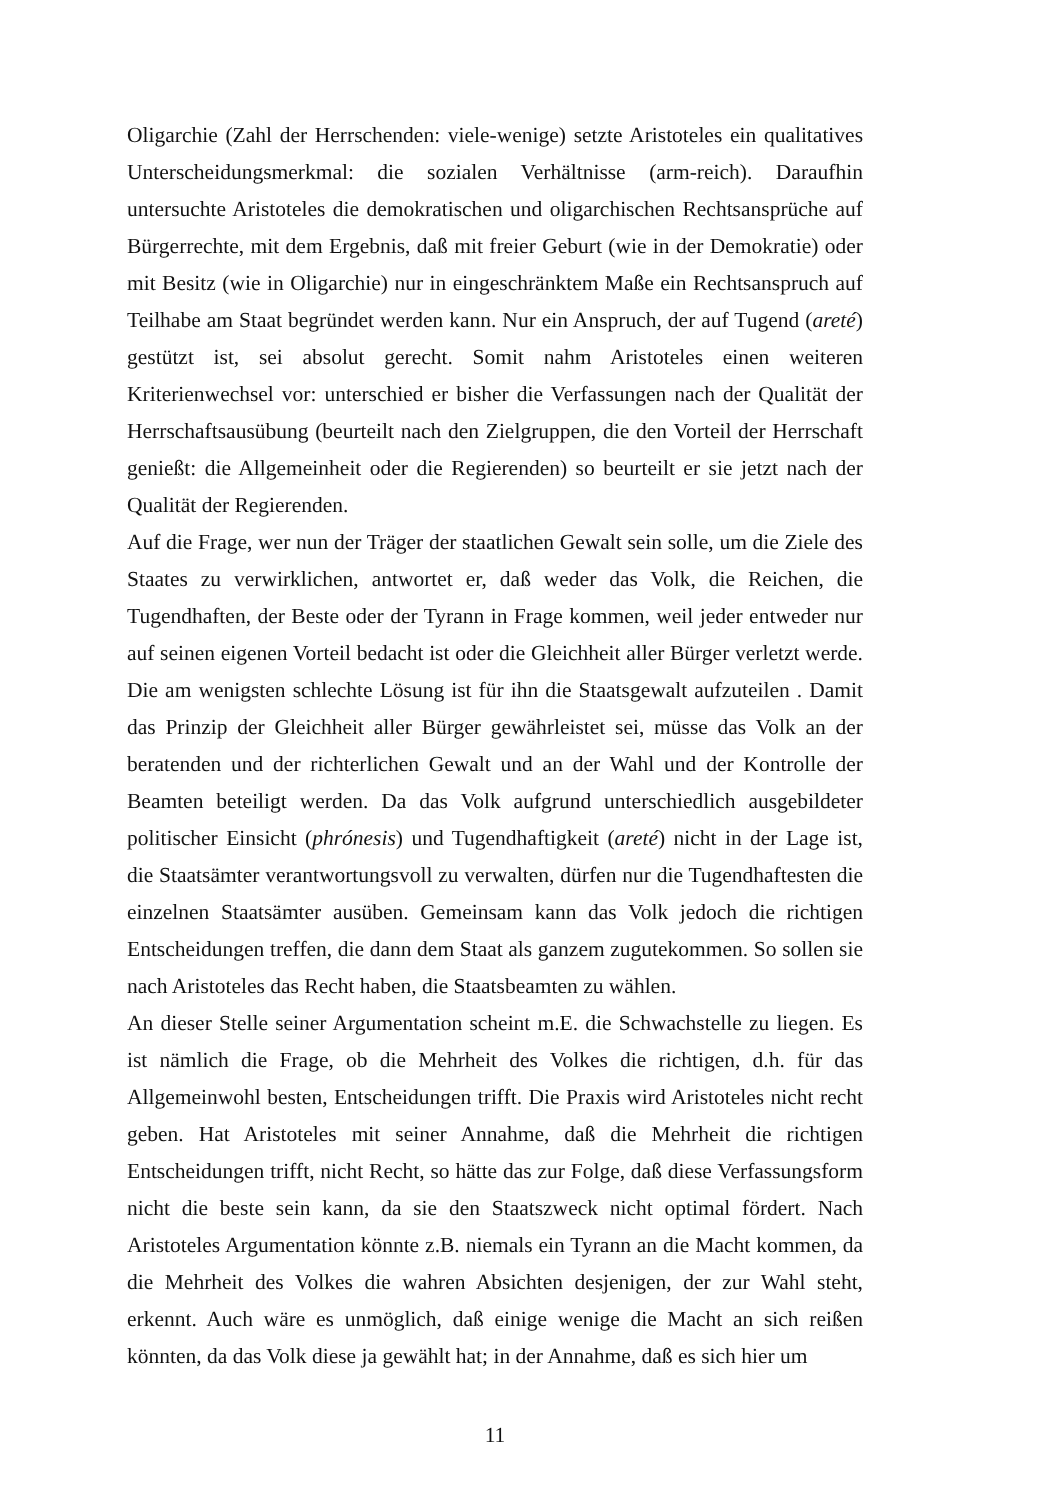Oligarchie (Zahl der Herrschenden: viele-wenige) setzte Aristoteles ein qualitatives Unterscheidungsmerkmal: die sozialen Verhältnisse (arm-reich). Daraufhin untersuchte Aristoteles die demokratischen und oligarchischen Rechtsansprüche auf Bürgerrechte, mit dem Ergebnis, daß mit freier Geburt (wie in der Demokratie) oder mit Besitz (wie in Oligarchie) nur in eingeschränktem Maße ein Rechtsanspruch auf Teilhabe am Staat begründet werden kann. Nur ein Anspruch, der auf Tugend (areté) gestützt ist, sei absolut gerecht. Somit nahm Aristoteles einen weiteren Kriterienwechsel vor: unterschied er bisher die Verfassungen nach der Qualität der Herrschaftsausübung (beurteilt nach den Zielgruppen, die den Vorteil der Herrschaft genießt: die Allgemeinheit oder die Regierenden) so beurteilt er sie jetzt nach der Qualität der Regierenden.
Auf die Frage, wer nun der Träger der staatlichen Gewalt sein solle, um die Ziele des Staates zu verwirklichen, antwortet er, daß weder das Volk, die Reichen, die Tugendhaften, der Beste oder der Tyrann in Frage kommen, weil jeder entweder nur auf seinen eigenen Vorteil bedacht ist oder die Gleichheit aller Bürger verletzt werde. Die am wenigsten schlechte Lösung ist für ihn die Staatsgewalt aufzuteilen . Damit das Prinzip der Gleichheit aller Bürger gewährleistet sei, müsse das Volk an der beratenden und der richterlichen Gewalt und an der Wahl und der Kontrolle der Beamten beteiligt werden. Da das Volk aufgrund unterschiedlich ausgebildeter politischer Einsicht (phrónesis) und Tugendhaftigkeit (areté) nicht in der Lage ist, die Staatsämter verantwortungsvoll zu verwalten, dürfen nur die Tugendhaftesten die einzelnen Staatsämter ausüben. Gemeinsam kann das Volk jedoch die richtigen Entscheidungen treffen, die dann dem Staat als ganzem zugutekommen. So sollen sie nach Aristoteles das Recht haben, die Staatsbeamten zu wählen.
An dieser Stelle seiner Argumentation scheint m.E. die Schwachstelle zu liegen. Es ist nämlich die Frage, ob die Mehrheit des Volkes die richtigen, d.h. für das Allgemeinwohl besten, Entscheidungen trifft. Die Praxis wird Aristoteles nicht recht geben. Hat Aristoteles mit seiner Annahme, daß die Mehrheit die richtigen Entscheidungen trifft, nicht Recht, so hätte das zur Folge, daß diese Verfassungsform nicht die beste sein kann, da sie den Staatszweck nicht optimal fördert. Nach Aristoteles Argumentation könnte z.B. niemals ein Tyrann an die Macht kommen, da die Mehrheit des Volkes die wahren Absichten desjenigen, der zur Wahl steht, erkennt. Auch wäre es unmöglich, daß einige wenige die Macht an sich reißen könnten, da das Volk diese ja gewählt hat; in der Annahme, daß es sich hier um
11